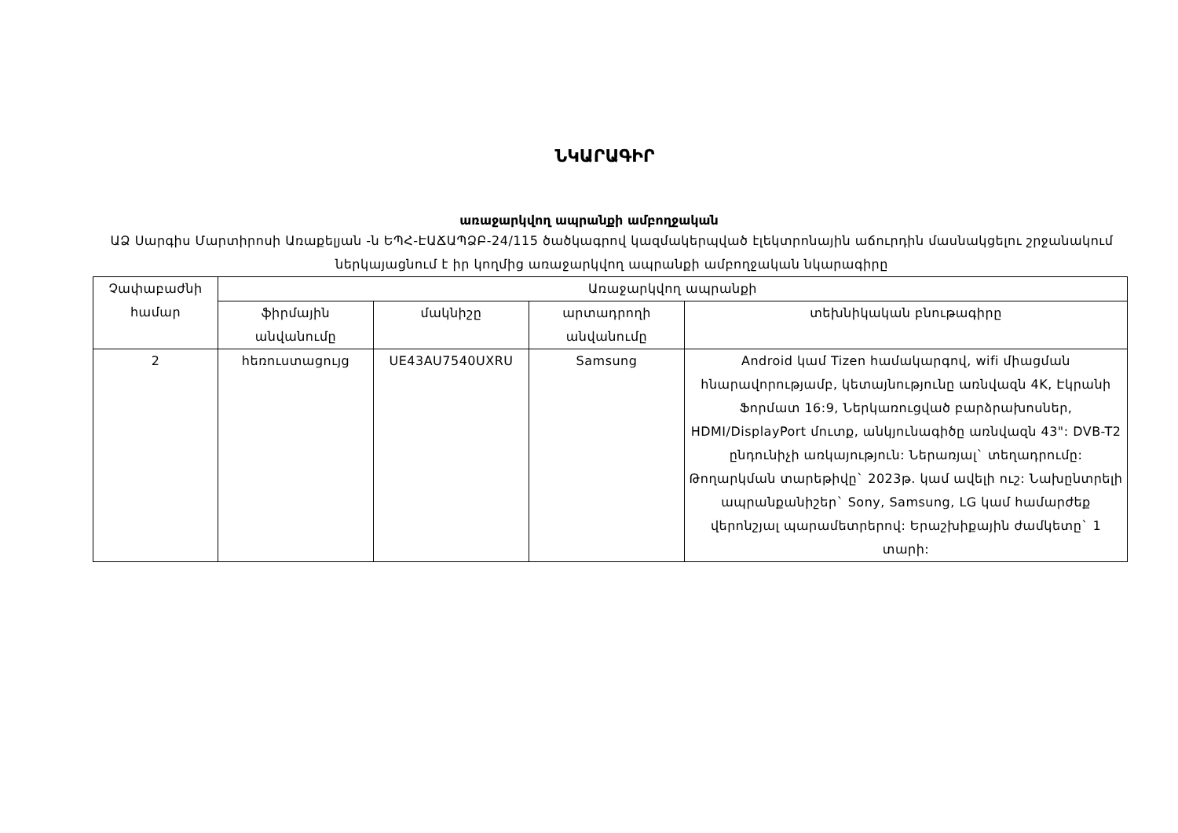ՆԿԱՐԱԳԻՐ
առաջարկվող ապրանքի ամբողջական
ԱՁ Սարգիս Մարտիրոսի Առաքելյան -ն ԵՊՀ-ԷԱՃԱՊՁԲ-24/115 ծածկագրով կազմակերպված էլեկտրոնային աճուրդին մասնակցելու շրջանակում ներկայացնում է իր կողմից առաջարկվող ապրանքի ամբողջական նկարագիրը
| Չափաբաժնի համար | Առաջարկվող ապրանքի | | | |
| --- | --- | --- | --- | --- |
| | ֆիրմային անվանումը | մակնիշը | արտադրողի անվանումը | տեխնիկական բնութագիրը |
| 2 | հեռուստացույց | UE43AU7540UXRU | Samsung | Android կամ Tizen համակարգով, wifi միացման հնարավորությամբ, կետայնությունը առնվազն 4K, Էկրանի Ֆորմատ 16:9, Ներկառուցված բարձրախոսներ, HDMI/DisplayPort մուտք, անկյունագիծը առնվազն 43": DVB-T2 ընդունիչի առկայություն: Ներառյալ` տեղադրումը: Թողարկման տարեթիվը` 2023թ. կամ ավելի ուշ: Նախընտրելի ապրանքանիշեր` Sony, Samsung, LG կամ համարժեք վերոնշյալ պարամետրերով: Երաշխիքային ժամկետը` 1 տարի: |